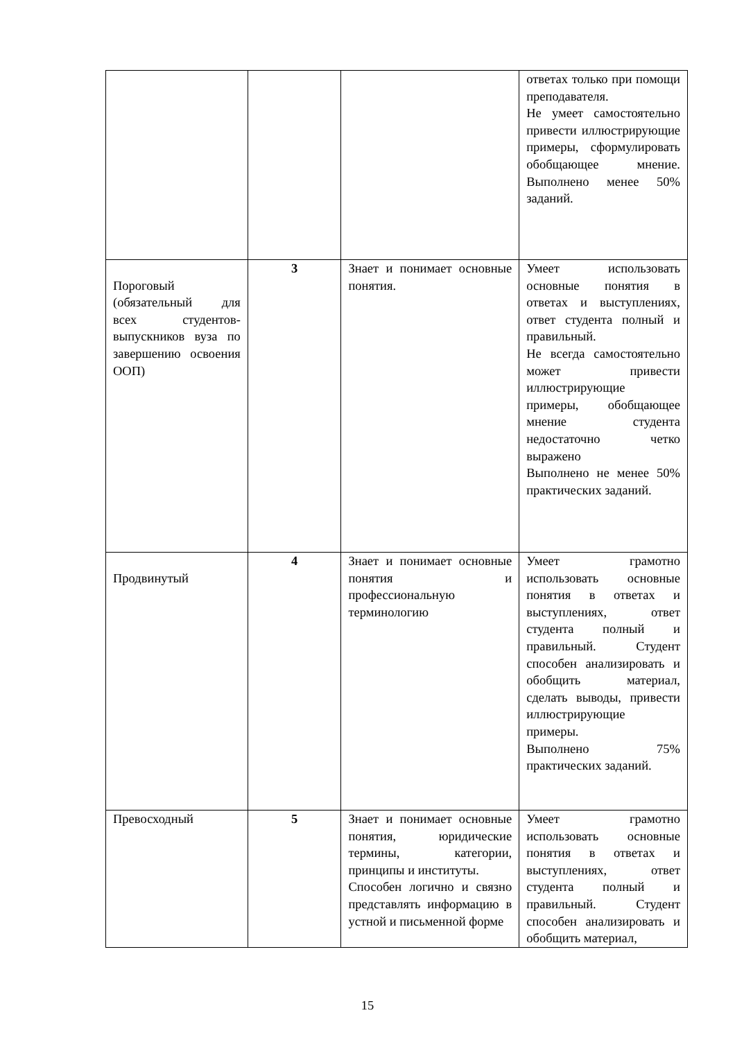| | | | ответах только при помощи преподавателя. Не умеет самостоятельно привести иллюстрирующие примеры, сформулировать обобщающее мнение. Выполнено менее 50% заданий. |
| Пороговый (обязательный для всех студентов-выпускников вуза по завершению освоения ООП) | 3 | Знает и понимает основные понятия. | Умеет использовать основные понятия в ответах и выступлениях, ответ студента полный и правильный. Не всегда самостоятельно может привести иллюстрирующие примеры, обобщающее мнение студента недостаточно четко выражено Выполнено не менее 50% практических заданий. |
| Продвинутый | 4 | Знает и понимает основные понятия и профессиональную терминологию | Умеет грамотно использовать основные понятия в ответах и выступлениях, ответ студента полный и правильный. Студент способен анализировать и обобщить материал, сделать выводы, привести иллюстрирующие примеры. Выполнено 75% практических заданий. |
| Превосходный | 5 | Знает и понимает основные понятия, юридические термины, категории, принципы и институты. Способен логично и связно представлять информацию в устной и письменной форме | Умеет грамотно использовать основные понятия в ответах и выступлениях, ответ студента полный и правильный. Студент способен анализировать и обобщить материал, |
15